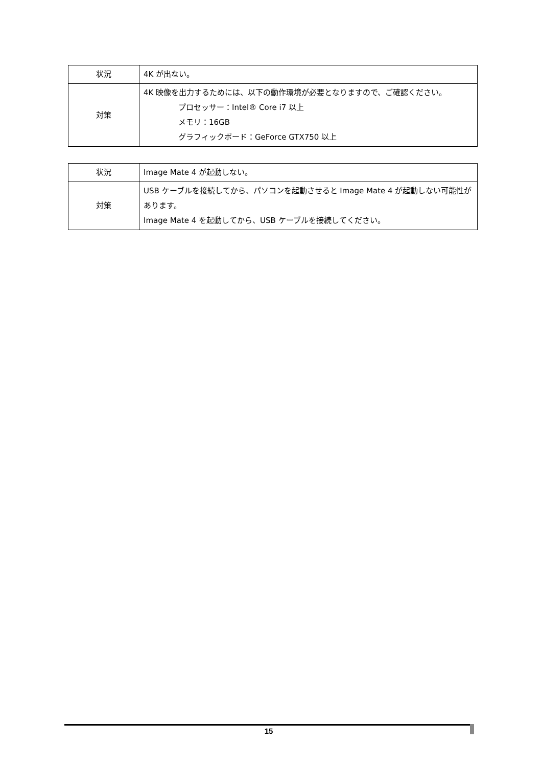| 状況 | 4K が出ない。 |
| 対策 | 4K 映像を出力するためには、以下の動作環境が必要となりますので、ご確認ください。 プロセッサー：Intel® Core i7 以上 メモリ：16GB グラフィックボード：GeForce GTX750 以上 |
| 状況 | Image Mate 4 が起動しない。 |
| 対策 | USB ケーブルを接続してから、パソコンを起動させると Image Mate 4 が起動しない可能性があります。 Image Mate 4 を起動してから、USB ケーブルを接続してください。 |
15